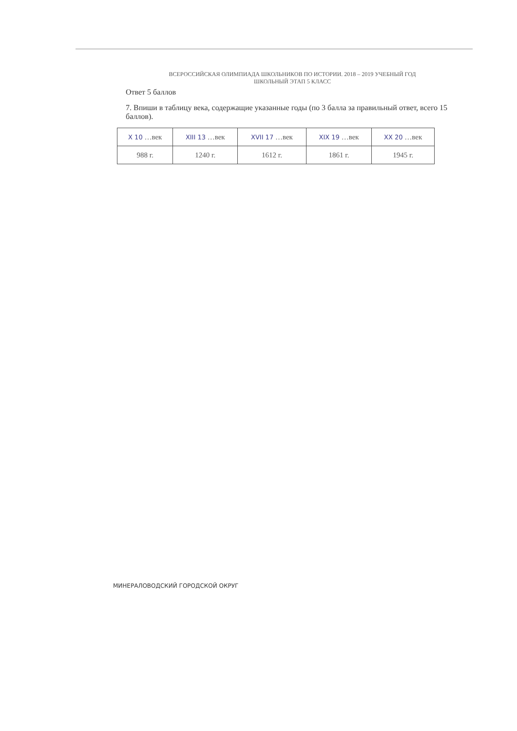ВСЕРОССИЙСКАЯ ОЛИМПИАДА ШКОЛЬНИКОВ ПО ИСТОРИИ. 2018 – 2019 УЧЕБНЫЙ ГОД
ШКОЛЬНЫЙ ЭТАП 5 КЛАСС
Ответ 5 баллов
7. Впиши в таблицу века, содержащие указанные годы (по 3 балла за правильный ответ, всего 15 баллов).
| X 10 …век | XIII 13 …век | XVII 17 …век | XIX 19 …век | XX 20 …век |
| 988 г. | 1240 г. | 1612 г. | 1861 г. | 1945 г. |
МИНЕРАЛОВОДСКИЙ ГОРОДСКОЙ ОКРУГ